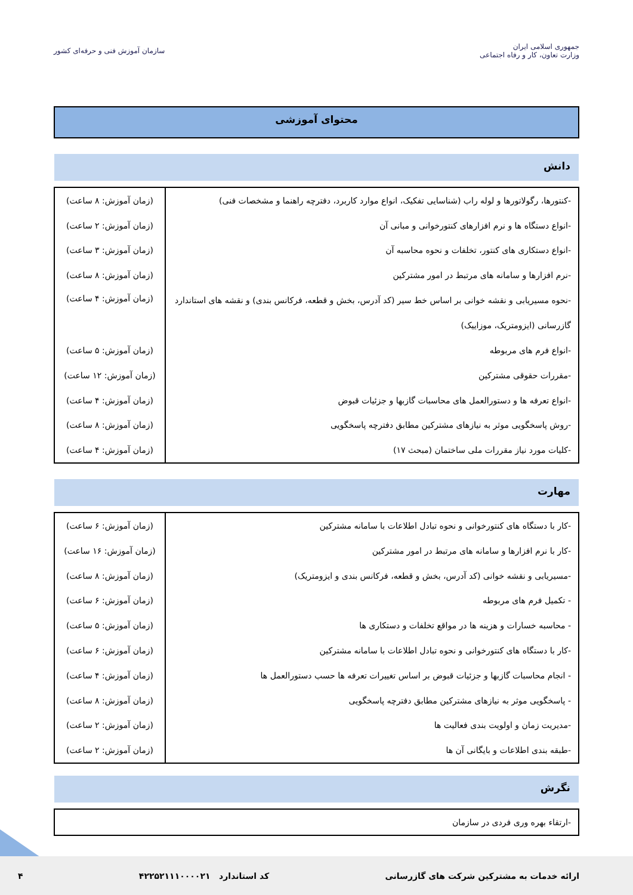جمهوری اسلامی ایران
وزارت تعاون، کار و رفاه اجتماعی
سازمان آموزش فنی و حرفه‌ای کشور
محتوای آموزشی
دانش
| -کنتورها، رگولاتورها و لوله راب (شناسایی تفکیک، انواع موارد کاربرد، دفترچه راهنما و مشخصات فنی) | (زمان آموزش: ۸ ساعت) |
| -انواع دستگاه ها و نرم افزارهای کنتورخوانی و مبانی آن | (زمان آموزش: ۲ ساعت) |
| -انواع دستکاری های کنتور، تخلفات و نحوه محاسبه آن | (زمان آموزش: ۳ ساعت) |
| -نرم افزارها و سامانه های مرتبط در امور مشترکین | (زمان آموزش: ۸ ساعت) |
| -نحوه مسیریابی و نقشه خوانی بر اساس خط سیر (کد آدرس، بخش و قطعه، فرکانس بندی) و نقشه های استاندارد گازرسانی (ایزومتریک، موزاییک) | (زمان آموزش: ۴ ساعت) |
| -انواع فرم های مربوطه | (زمان آموزش: ۵ ساعت) |
| -مقررات حقوقی مشترکین | (زمان آموزش: ۱۲ ساعت) |
| -انواع تعرفه ها و دستورالعمل های محاسبات گازبها و جزئیات قبوض | (زمان آموزش: ۴ ساعت) |
| -روش پاسخگویی موثر به نیازهای مشترکین مطابق دفترچه پاسخگویی | (زمان آموزش: ۸ ساعت) |
| -کلیات مورد نیاز مقررات ملی ساختمان (مبحث ۱۷) | (زمان آموزش: ۴ ساعت) |
مهارت
| -کار با دستگاه های کنتورخوانی و نحوه تبادل اطلاعات با سامانه مشترکین | (زمان آموزش: ۶ ساعت) |
| -کار با نرم افزارها و سامانه های مرتبط در امور مشترکین | (زمان آموزش: ۱۶ ساعت) |
| -مسیریابی و نقشه خوانی (کد آدرس، بخش و قطعه، فرکانس بندی و ایزومتریک) | (زمان آموزش: ۸ ساعت) |
| - تکمیل فرم های مربوطه | (زمان آموزش: ۶ ساعت) |
| - محاسبه خسارات و هزینه ها در مواقع تخلفات و دستکاری ها | (زمان آموزش: ۵ ساعت) |
| -کار با دستگاه های کنتورخوانی و نحوه تبادل اطلاعات با سامانه مشترکین | (زمان آموزش: ۶ ساعت) |
| - انجام محاسبات گازبها و جزئیات قبوض بر اساس تغییرات تعرفه ها حسب دستورالعمل ها | (زمان آموزش: ۴ ساعت) |
| - پاسخگویی موثر به نیازهای مشترکین مطابق دفترچه پاسخگویی | (زمان آموزش: ۸ ساعت) |
| -مدیریت زمان و اولویت بندی فعالیت ها | (زمان آموزش: ۲ ساعت) |
| -طبقه بندی اطلاعات و بایگانی آن ها | (زمان آموزش: ۲ ساعت) |
نگرش
| -ارتقاء بهره وری فردی در سازمان |
ارائه خدمات به مشترکین شرکت های گازرسانی کد استاندارد ۴۲۲۵۲۱۱۱۰۰۰۰۲۱ ۴